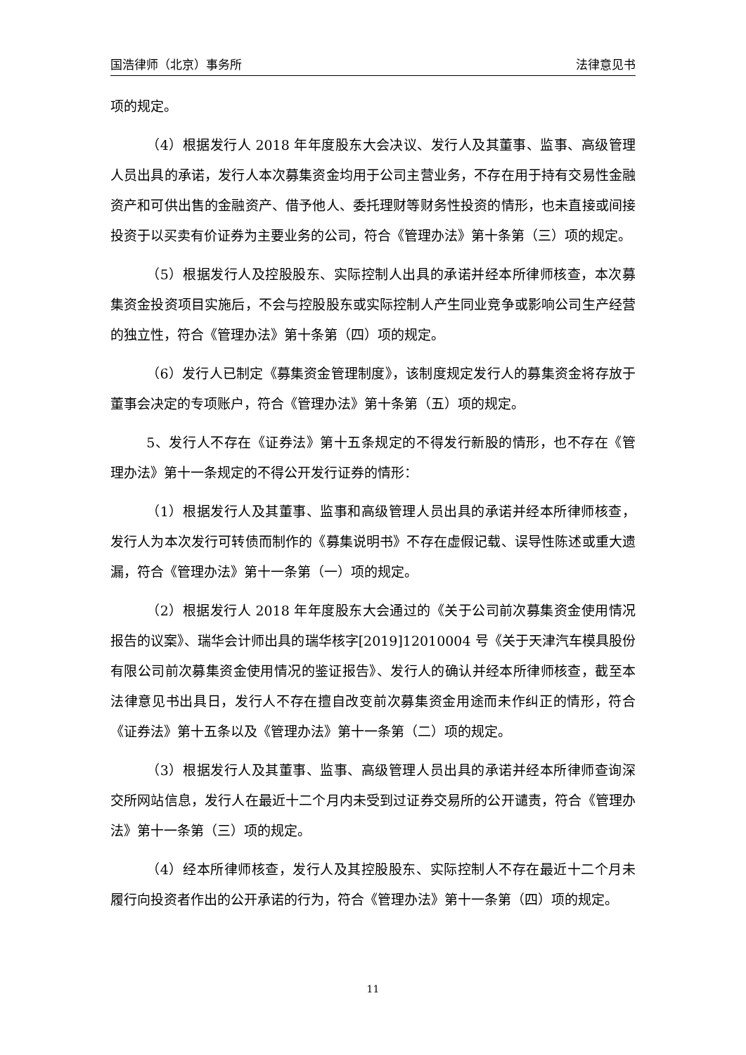国浩律师（北京）事务所 法律意见书
项的规定。
（4）根据发行人 2018 年年度股东大会决议、发行人及其董事、监事、高级管理人员出具的承诺，发行人本次募集资金均用于公司主营业务，不存在用于持有交易性金融资产和可供出售的金融资产、借予他人、委托理财等财务性投资的情形，也未直接或间接投资于以买卖有价证券为主要业务的公司，符合《管理办法》第十条第（三）项的规定。
（5）根据发行人及控股股东、实际控制人出具的承诺并经本所律师核查，本次募集资金投资项目实施后，不会与控股股东或实际控制人产生同业竞争或影响公司生产经营的独立性，符合《管理办法》第十条第（四）项的规定。
（6）发行人已制定《募集资金管理制度》，该制度规定发行人的募集资金将存放于董事会决定的专项账户，符合《管理办法》第十条第（五）项的规定。
5、发行人不存在《证券法》第十五条规定的不得发行新股的情形，也不存在《管理办法》第十一条规定的不得公开发行证券的情形：
（1）根据发行人及其董事、监事和高级管理人员出具的承诺并经本所律师核查，发行人为本次发行可转债而制作的《募集说明书》不存在虚假记载、误导性陈述或重大遗漏，符合《管理办法》第十一条第（一）项的规定。
（2）根据发行人 2018 年年度股东大会通过的《关于公司前次募集资金使用情况报告的议案》、瑞华会计师出具的瑞华核字[2019]12010004 号《关于天津汽车模具股份有限公司前次募集资金使用情况的鉴证报告》、发行人的确认并经本所律师核查，截至本法律意见书出具日，发行人不存在擅自改变前次募集资金用途而未作纠正的情形，符合《证券法》第十五条以及《管理办法》第十一条第（二）项的规定。
（3）根据发行人及其董事、监事、高级管理人员出具的承诺并经本所律师查询深交所网站信息，发行人在最近十二个月内未受到过证券交易所的公开谴责，符合《管理办法》第十一条第（三）项的规定。
（4）经本所律师核查，发行人及其控股股东、实际控制人不存在最近十二个月未履行向投资者作出的公开承诺的行为，符合《管理办法》第十一条第（四）项的规定。
11